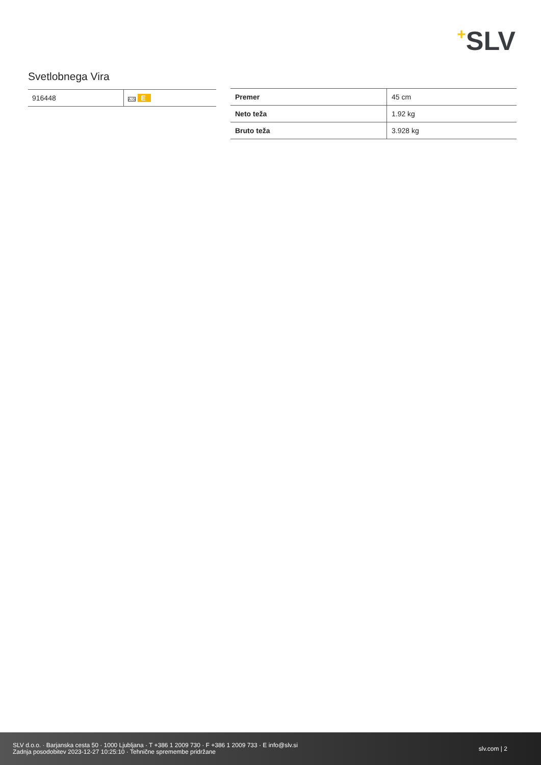+SLV
Svetlobnega Vira
| 916448 | A↕G E |
| Premer | 45 cm |
| Neto teža | 1.92 kg |
| Bruto teža | 3.928 kg |
SLV d.o.o. · Barjanska cesta 50 · 1000 Ljubljana · T +386 1 2009 730 · F +386 1 2009 733 · E info@slv.si
Zadnja posodobitev 2023-12-27 10:25:10 · Tehnične spremembe pridržane
slv.com | 2